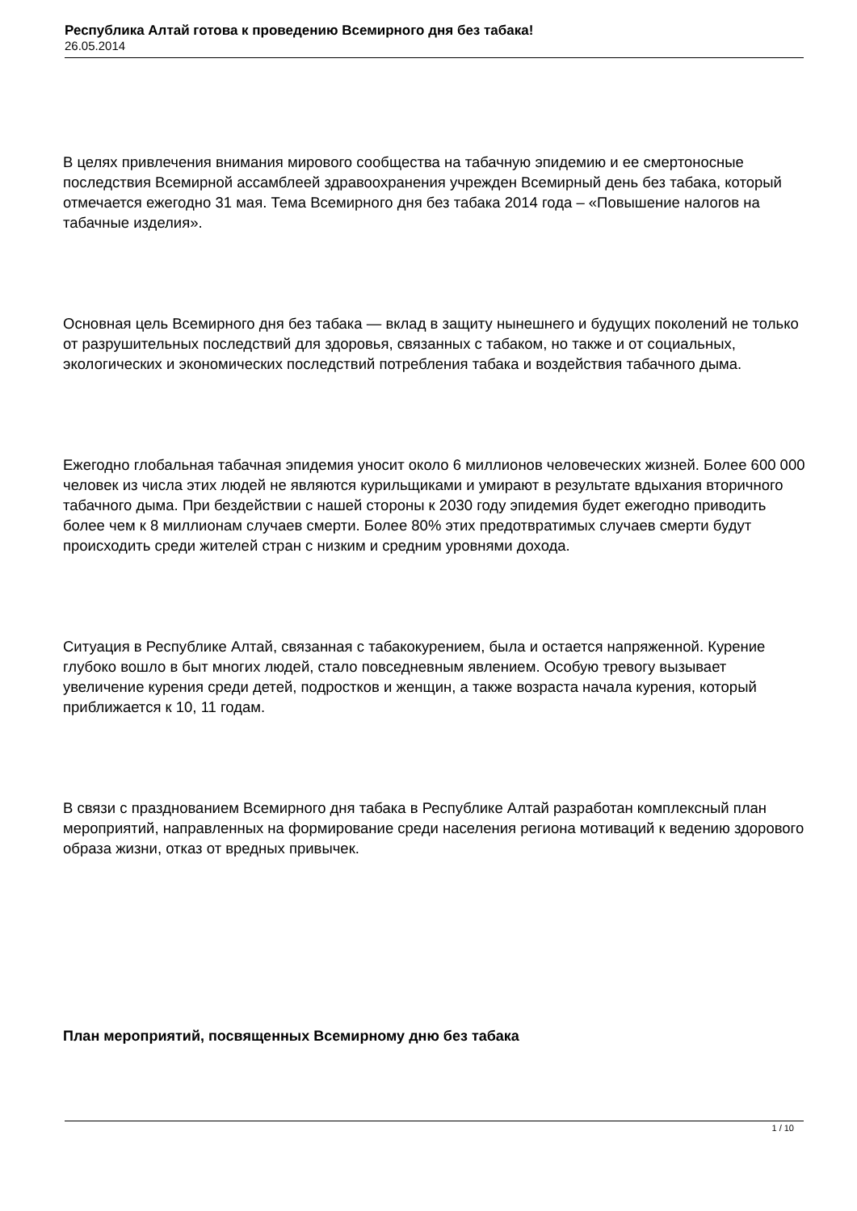Республика Алтай готова к проведению Всемирного дня без табака!
26.05.2014
В целях привлечения внимания мирового сообщества на табачную эпидемию и ее смертоносные последствия Всемирной ассамблеей здравоохранения учрежден Всемирный день без табака, который отмечается ежегодно 31 мая. Тема Всемирного дня без табака 2014 года – «Повышение налогов на табачные изделия».
Основная цель Всемирного дня без табака — вклад в защиту нынешнего и будущих поколений не только от разрушительных последствий для здоровья, связанных с табаком, но также и от социальных, экологических и экономических последствий потребления табака и воздействия табачного дыма.
Ежегодно глобальная табачная эпидемия уносит около 6 миллионов человеческих жизней. Более 600 000 человек из числа этих людей не являются курильщиками и умирают в результате вдыхания вторичного табачного дыма. При бездействии с нашей стороны к 2030 году эпидемия будет ежегодно приводить более чем к 8 миллионам случаев смерти. Более 80% этих предотвратимых случаев смерти будут происходить среди жителей стран с низким и средним уровнями дохода.
Ситуация в Республике Алтай, связанная с табакокурением, была и остается напряженной. Курение глубоко вошло в быт многих людей, стало повседневным явлением. Особую тревогу вызывает увеличение курения среди детей, подростков и женщин, а также возраста начала курения, который приближается к 10, 11 годам.
В связи с празднованием Всемирного дня табака в Республике Алтай разработан комплексный план мероприятий, направленных на формирование среди населения региона мотиваций к ведению здорового образа жизни, отказ от вредных привычек.
План мероприятий, посвященных Всемирному дню без табака
1 / 10